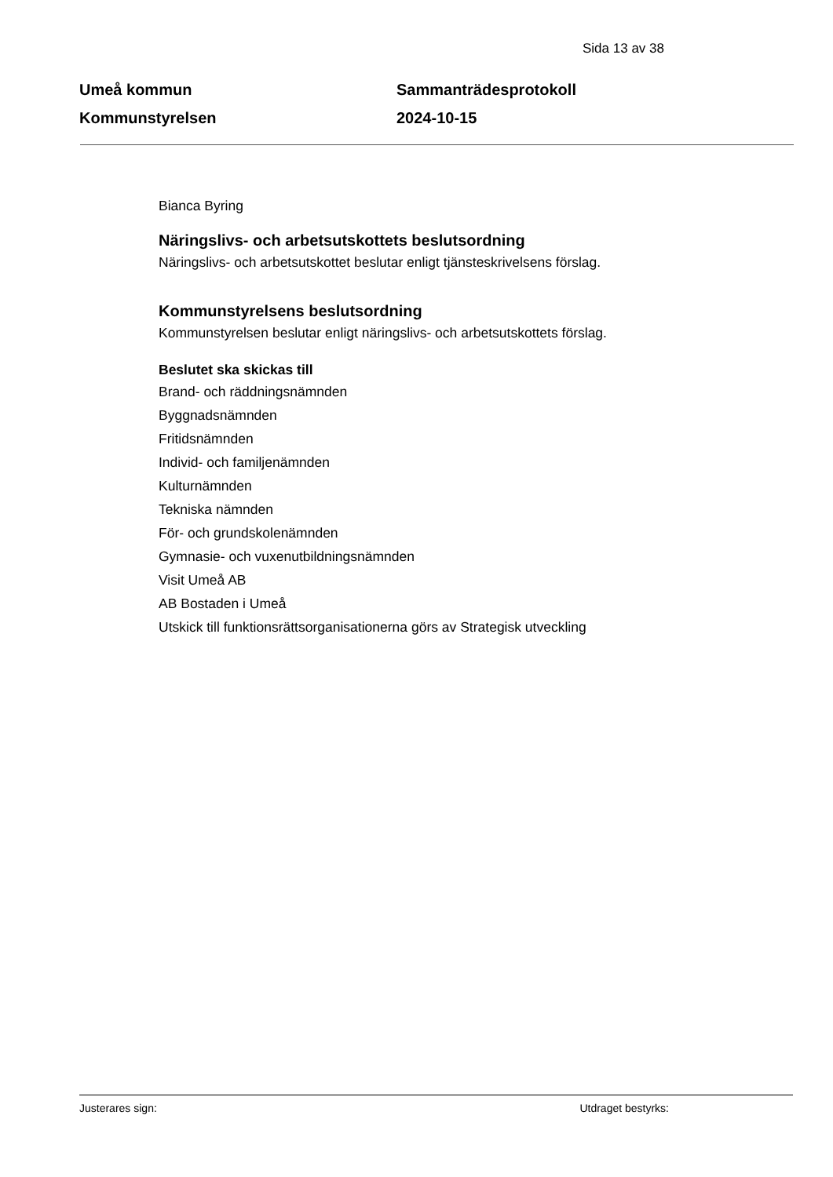Sida 13 av 38
Umeå kommun
Kommunstyrelsen
Sammanträdesprotokoll
2024-10-15
Bianca Byring
Näringslivs- och arbetsutskottets beslutsordning
Näringslivs- och arbetsutskottet beslutar enligt tjänsteskrivelsens förslag.
Kommunstyrelsens beslutsordning
Kommunstyrelsen beslutar enligt näringslivs- och arbetsutskottets förslag.
Beslutet ska skickas till
Brand- och räddningsnämnden
Byggnadsnämnden
Fritidsnämnden
Individ- och familjenämnden
Kulturnämnden
Tekniska nämnden
För- och grundskolenämnden
Gymnasie- och vuxenutbildningsnämnden
Visit Umeå AB
AB Bostaden i Umeå
Utskick till funktionsrättsorganisationerna görs av Strategisk utveckling
Justerares sign: Utdraget bestyrks: